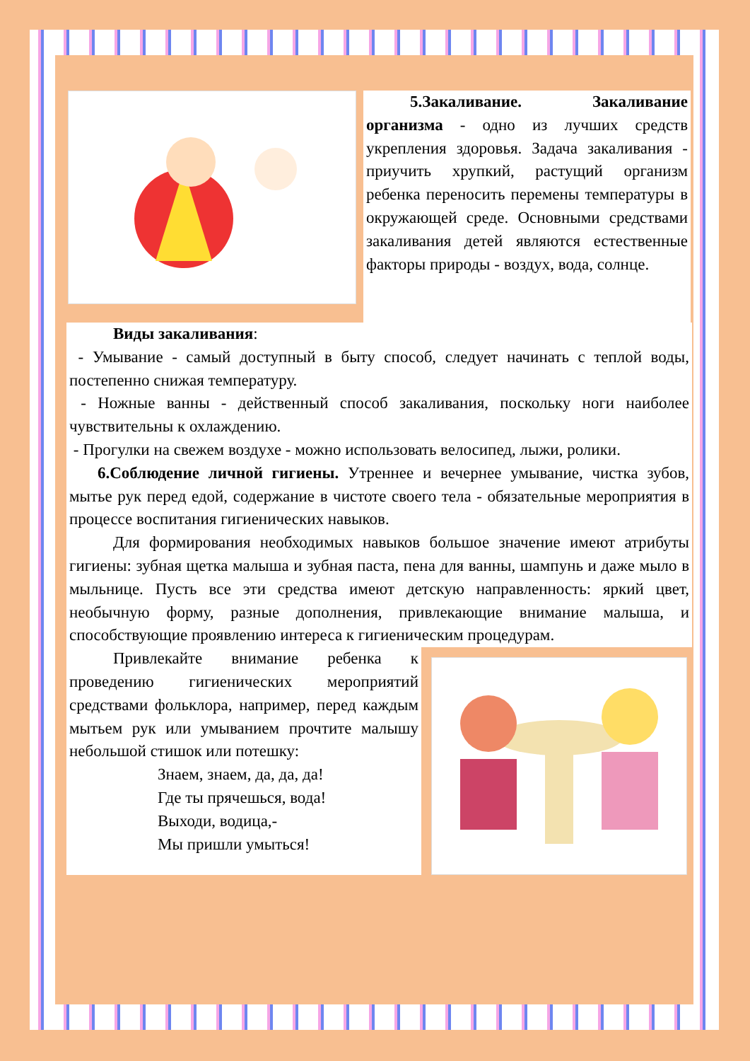5.Закаливание. Закаливание организма - одно из лучших средств укрепления здоровья. Задача закаливания - приучить хрупкий, растущий организм ребенка переносить перемены температуры в окружающей среде. Основными средствами закаливания детей являются естественные факторы природы - воздух, вода, солнце.
Виды закаливания:
- Умывание - самый доступный в быту способ, следует начинать с теплой воды, постепенно снижая температуру.
- Ножные ванны - действенный способ закаливания, поскольку ноги наиболее чувствительны к охлаждению.
- Прогулки на свежем воздухе - можно использовать велосипед, лыжи, ролики.
6.Соблюдение личной гигиены. Утреннее и вечернее умывание, чистка зубов, мытье рук перед едой, содержание в чистоте своего тела - обязательные мероприятия в процессе воспитания гигиенических навыков.
Для формирования необходимых навыков большое значение имеют атрибуты гигиены: зубная щетка малыша и зубная паста, пена для ванны, шампунь и даже мыло в мыльнице. Пусть все эти средства имеют детскую направленность: яркий цвет, необычную форму, разные дополнения, привлекающие внимание малыша, и способствующие проявлению интереса к гигиеническим процедурам.
Привлекайте внимание ребенка к проведению гигиенических мероприятий средствами фольклора, например, перед каждым мытьем рук или умыванием прочтите малышу небольшой стишок или потешку:
Знаем, знаем, да, да, да!
Где ты прячешься, вода!
Выходи, водица,-
Мы пришли умыться!